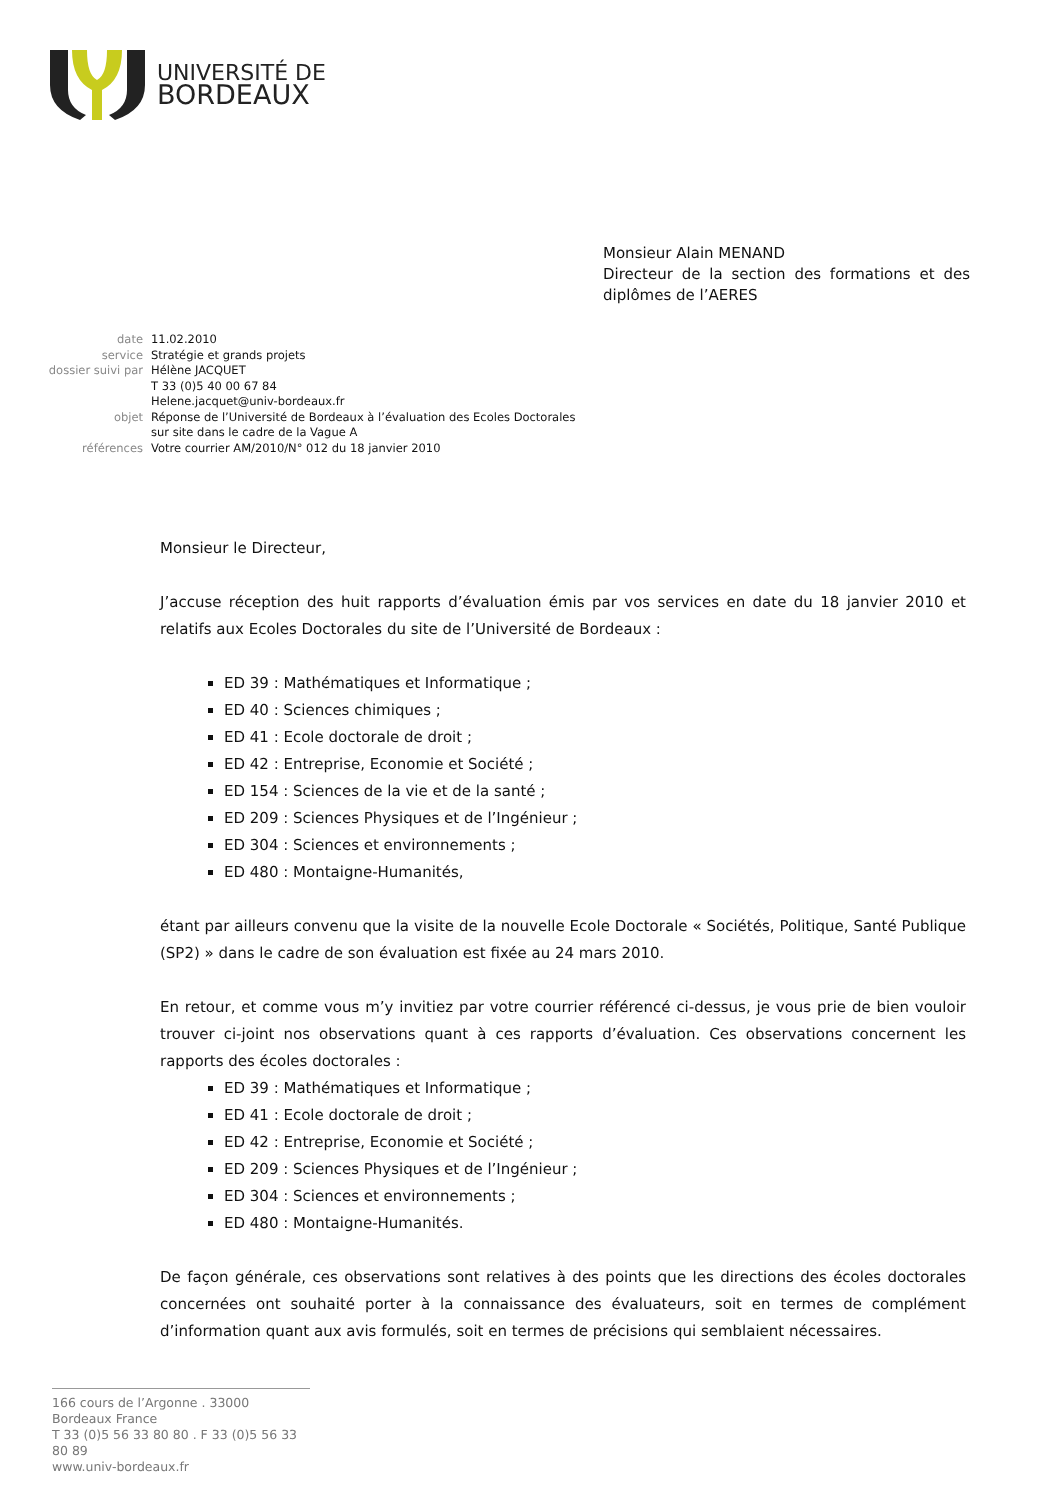UNIVERSITÉ DE
BORDEAUX
Monsieur Alain MENAND
Directeur de la section des formations et des diplômes de l’AERES
| date | 11.02.2010 |
| service | Stratégie et grands projets |
| dossier suivi par | Hélène JACQUET T 33 (0)5 40 00 67 84 Helene.jacquet@univ-bordeaux.fr |
| objet | Réponse de l’Université de Bordeaux à l’évaluation des Ecoles Doctorales sur site dans le cadre de la Vague A |
| références | Votre courrier AM/2010/N° 012 du 18 janvier 2010 |
Monsieur le Directeur,
J’accuse réception des huit rapports d’évaluation émis par vos services en date du 18 janvier 2010 et relatifs aux Ecoles Doctorales du site de l’Université de Bordeaux :
ED 39 : Mathématiques et Informatique ;
ED 40 : Sciences chimiques ;
ED 41 : Ecole doctorale de droit ;
ED 42 : Entreprise, Economie et Société ;
ED 154 : Sciences de la vie et de la santé ;
ED 209 : Sciences Physiques et de l’Ingénieur ;
ED 304 : Sciences et environnements ;
ED 480 : Montaigne-Humanités,
étant par ailleurs convenu que la visite de la nouvelle Ecole Doctorale « Sociétés, Politique, Santé Publique (SP2) » dans le cadre de son évaluation est fixée au 24 mars 2010.
En retour, et comme vous m’y invitiez par votre courrier référencé ci-dessus, je vous prie de bien vouloir trouver ci-joint nos observations quant à ces rapports d’évaluation. Ces observations concernent les rapports des écoles doctorales :
ED 39 : Mathématiques et Informatique ;
ED 41 : Ecole doctorale de droit ;
ED 42 : Entreprise, Economie et Société ;
ED 209 : Sciences Physiques et de l’Ingénieur ;
ED 304 : Sciences et environnements ;
ED 480 : Montaigne-Humanités.
De façon générale, ces observations sont relatives à des points que les directions des écoles doctorales concernées ont souhaité porter à la connaissance des évaluateurs, soit en termes de complément d’information quant aux avis formulés, soit en termes de précisions qui semblaient nécessaires.
166 cours de l’Argonne . 33000 Bordeaux France
T 33 (0)5 56 33 80 80 . F 33 (0)5 56 33 80 89
www.univ-bordeaux.fr